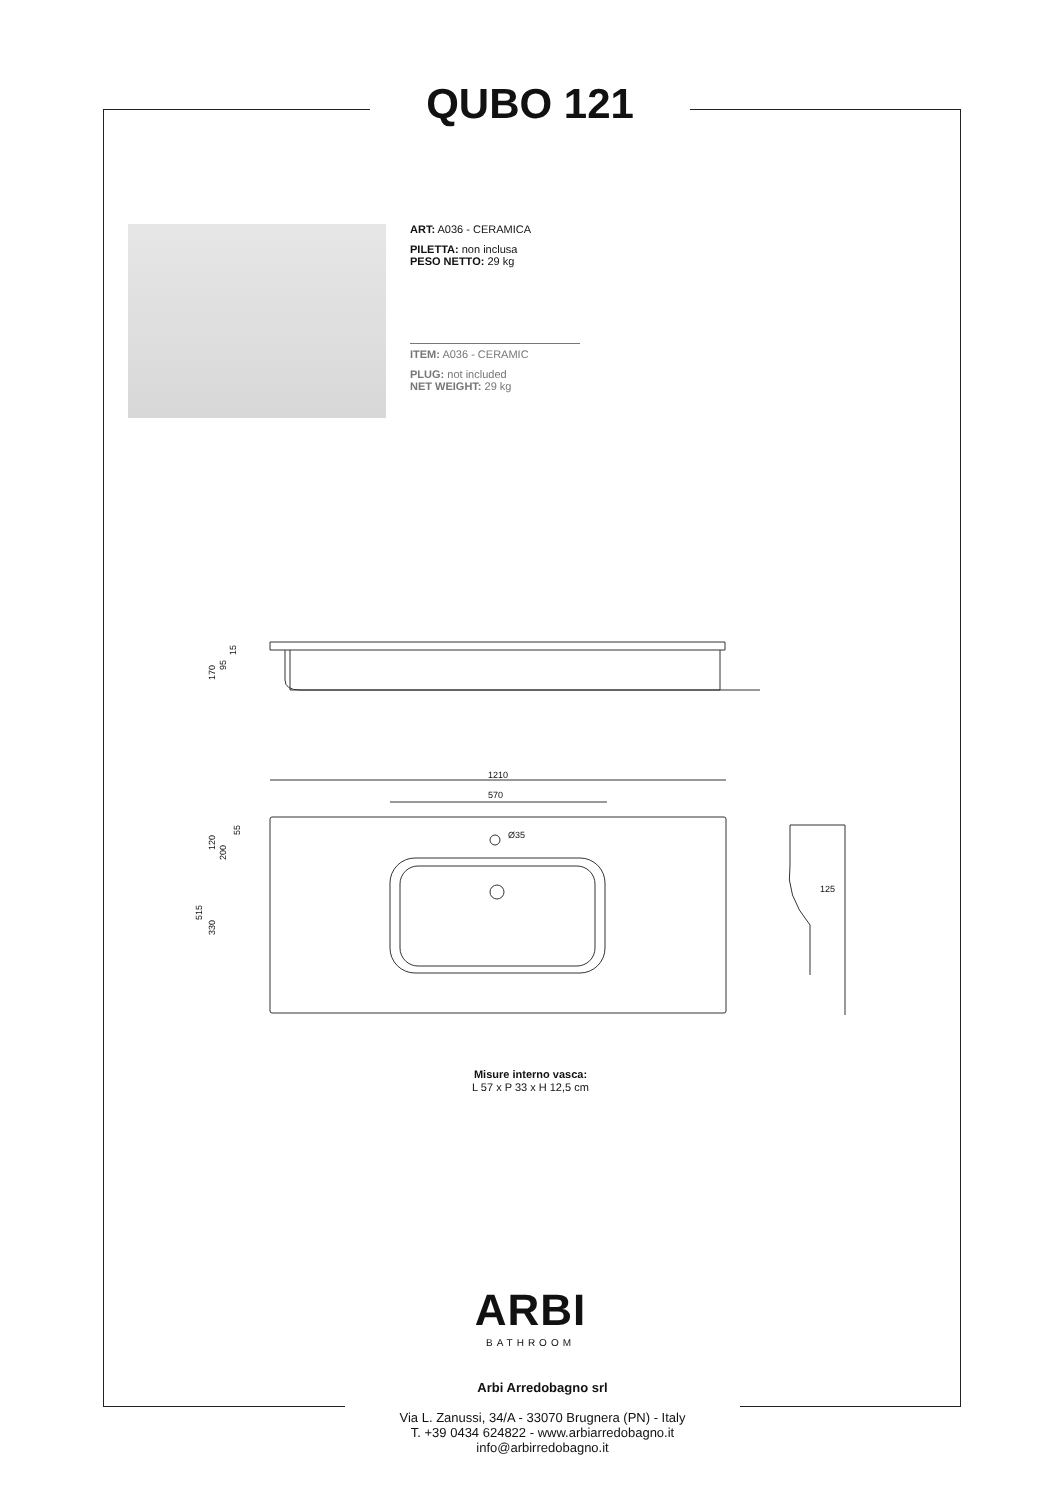QUBO 121
ART: A036 - CERAMICA
PILETTA: non inclusa
PESO NETTO: 29 kg
ITEM: A036 - CERAMIC
PLUG: not included
NET WEIGHT: 29 kg
170
95
15
1210
570
Ø35
125
120
200
55
515
330
Misure interno vasca:
L 57 x P 33 x H 12,5 cm
ARBI
BATHROOM
Arbi Arredobagno srl
Via L. Zanussi, 34/A - 33070 Brugnera (PN) - Italy
T. +39 0434 624822 - www.arbiarredobagno.it
info@arbirredobagno.it